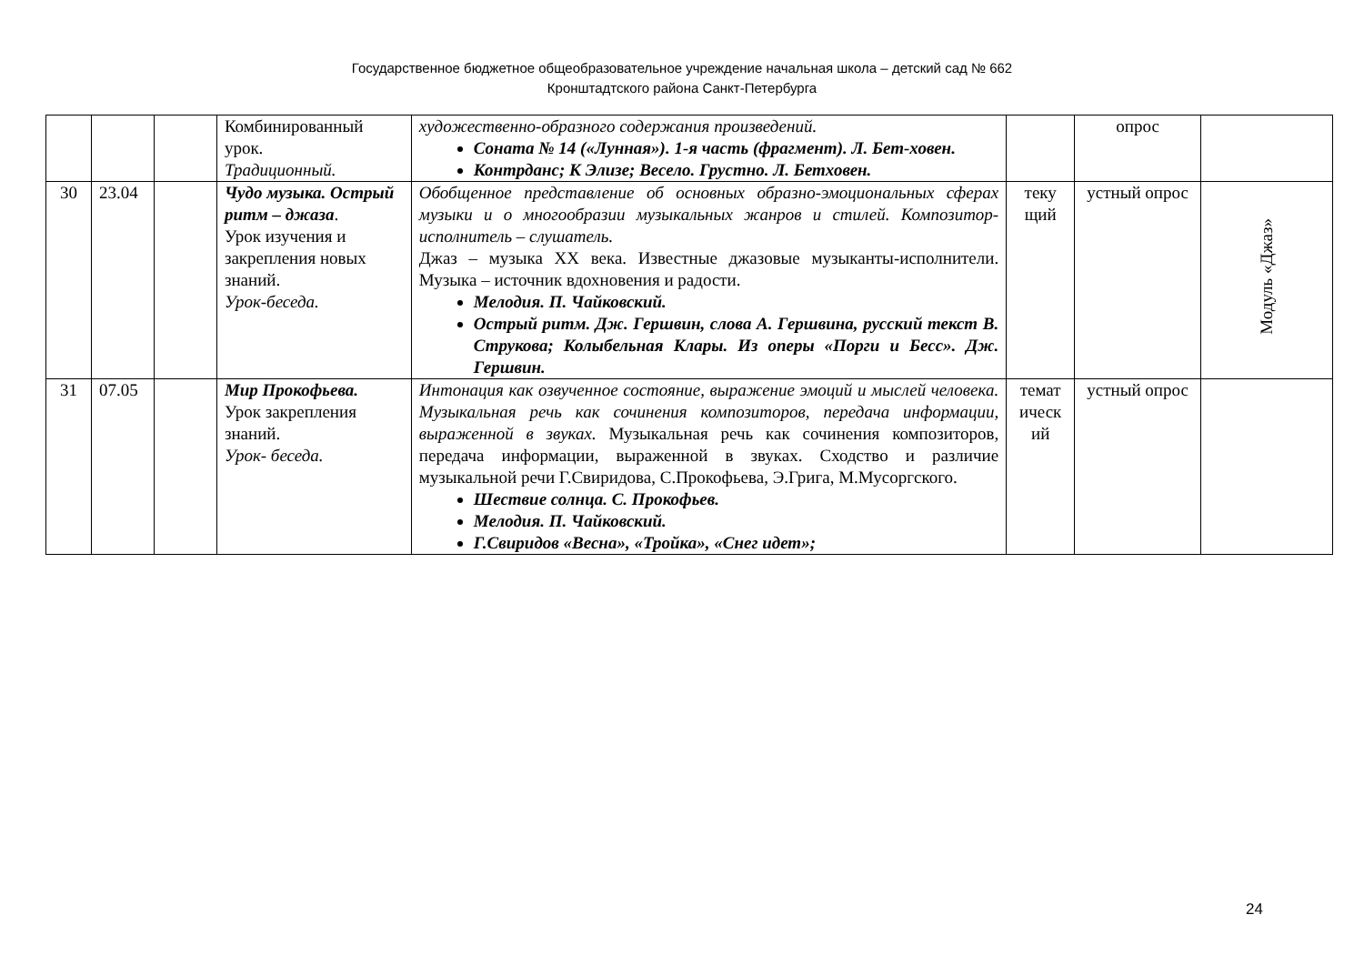Государственное бюджетное общеобразовательное учреждение начальная школа – детский сад № 662
Кронштадтского района Санкт-Петербурга
| | | | Комбинированный урок. Традиционный. | художественно-образного содержания произведений. Соната № 14 («Лунная»). 1-я часть (фрагмент). Л. Бет-ховен. Контрданс; К Элизе; Весело. Грустно. Л. Бетховен. | | опрос | |
| 30 | 23.04 | | Чудо музыка. Острый ритм – джаза . Урок изучения и закрепления новых знаний. Урок-беседа. | Обобщенное представление об основных образно-эмоциональных сферах музыки и о многообразии музыкальных жанров и стилей. Композитор- исполнитель – слушатель. Джаз – музыка XX века. Известные джазовые музыканты-исполнители. Музыка – источник вдохновения и радости. Мелодия. П. Чайковский. Острый ритм. Дж. Гершвин, слова А. Гершвина, русский текст В. Струкова; Колыбельная Клары. Из оперы «Порги и Бесс». Дж. Гершвин. | теку щий | устный опрос | Модуль «Джаз» |
| 31 | 07.05 | | Мир Прокофьева. Урок закрепления знаний. Урок- беседа. | Интонация как озвученное состояние, выражение эмоций и мыслей человека. Музыкальная речь как сочинения композиторов, передача информации, выраженной в звуках. Музыкальная речь как сочинения композиторов, передача информации, выраженной в звуках. Сходство и различие музыкальной речи Г.Свиридова, С.Прокофьева, Э.Грига, М.Мусоргского. Шествие солнца. С. Прокофьев. Мелодия. П. Чайковский. Г.Свиридов «Весна», «Тройка», «Снег идет»; | темат ическ ий | устный опрос | |
24